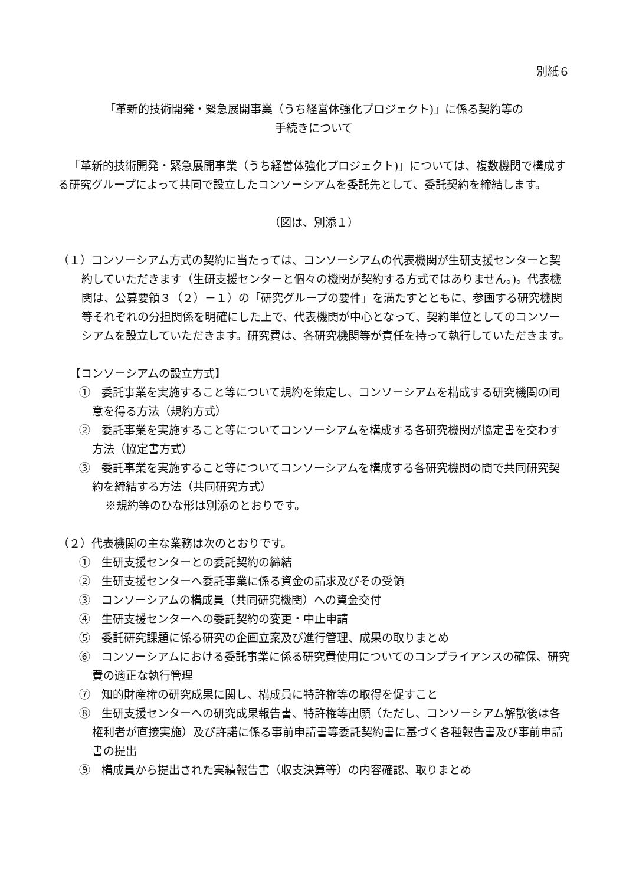別紙６
「革新的技術開発・緊急展開事業（うち経営体強化プロジェクト)」に係る契約等の
手続きについて
「革新的技術開発・緊急展開事業（うち経営体強化プロジェクト)」については、複数機関で構成する研究グループによって共同で設立したコンソーシアムを委託先として、委託契約を締結します。
（図は、別添１）
（１）コンソーシアム方式の契約に当たっては、コンソーシアムの代表機関が生研支援センターと契約していただきます（生研支援センターと個々の機関が契約する方式ではありません。)。代表機関は、公募要領３（２）－１）の「研究グループの要件」を満たすとともに、参画する研究機関等それぞれの分担関係を明確にした上で、代表機関が中心となって、契約単位としてのコンソーシアムを設立していただきます。研究費は、各研究機関等が責任を持って執行していただきます。
【コンソーシアムの設立方式】
①　委託事業を実施すること等について規約を策定し、コンソーシアムを構成する研究機関の同意を得る方法（規約方式）
②　委託事業を実施すること等についてコンソーシアムを構成する各研究機関が協定書を交わす方法（協定書方式）
③　委託事業を実施すること等についてコンソーシアムを構成する各研究機関の間で共同研究契約を締結する方法（共同研究方式）
※規約等のひな形は別添のとおりです。
（２）代表機関の主な業務は次のとおりです。
①　生研支援センターとの委託契約の締結
②　生研支援センターへ委託事業に係る資金の請求及びその受領
③　コンソーシアムの構成員（共同研究機関）への資金交付
④　生研支援センターへの委託契約の変更・中止申請
⑤　委託研究課題に係る研究の企画立案及び進行管理、成果の取りまとめ
⑥　コンソーシアムにおける委託事業に係る研究費使用についてのコンプライアンスの確保、研究費の適正な執行管理
⑦　知的財産権の研究成果に関し、構成員に特許権等の取得を促すこと
⑧　生研支援センターへの研究成果報告書、特許権等出願（ただし、コンソーシアム解散後は各権利者が直接実施）及び許諾に係る事前申請書等委託契約書に基づく各種報告書及び事前申請書の提出
⑨　構成員から提出された実績報告書（収支決算等）の内容確認、取りまとめ